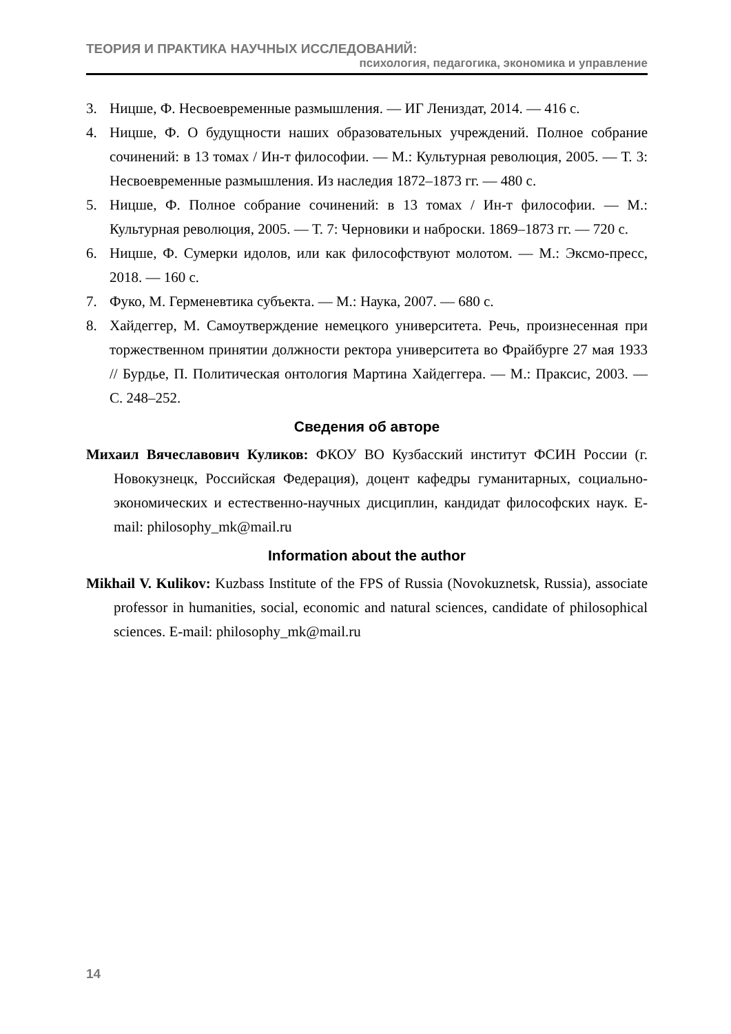ТЕОРИЯ И ПРАКТИКА НАУЧНЫХ ИССЛЕДОВАНИЙ:
психология, педагогика, экономика и управление
3. Ницше, Ф. Несвоевременные размышления. — ИГ Лениздат, 2014. — 416 с.
4. Ницше, Ф. О будущности наших образовательных учреждений. Полное собрание сочинений: в 13 томах / Ин-т философии. — М.: Культурная революция, 2005. — Т. 3: Несвоевременные размышления. Из наследия 1872–1873 гг. — 480 с.
5. Ницше, Ф. Полное собрание сочинений: в 13 томах / Ин-т философии. — М.: Культурная революция, 2005. — Т. 7: Черновики и наброски. 1869–1873 гг. — 720 с.
6. Ницше, Ф. Сумерки идолов, или как философствуют молотом. — М.: Эксмо-пресс, 2018. — 160 с.
7. Фуко, М. Герменевтика субъекта. — М.: Наука, 2007. — 680 с.
8. Хайдеггер, М. Самоутверждение немецкого университета. Речь, произнесенная при торжественном принятии должности ректора университета во Фрайбурге 27 мая 1933 // Бурдье, П. Политическая онтология Мартина Хайдеггера. — М.: Праксис, 2003. — С. 248–252.
Сведения об авторе
Михаил Вячеславович Куликов: ФКОУ ВО Кузбасский институт ФСИН России (г. Новокузнецк, Российская Федерация), доцент кафедры гуманитарных, социально-экономических и естественно-научных дисциплин, кандидат философских наук. E-mail: philosophy_mk@mail.ru
Information about the author
Mikhail V. Kulikov: Kuzbass Institute of the FPS of Russia (Novokuznetsk, Russia), associate professor in humanities, social, economic and natural sciences, candidate of philosophical sciences. E-mail: philosophy_mk@mail.ru
14